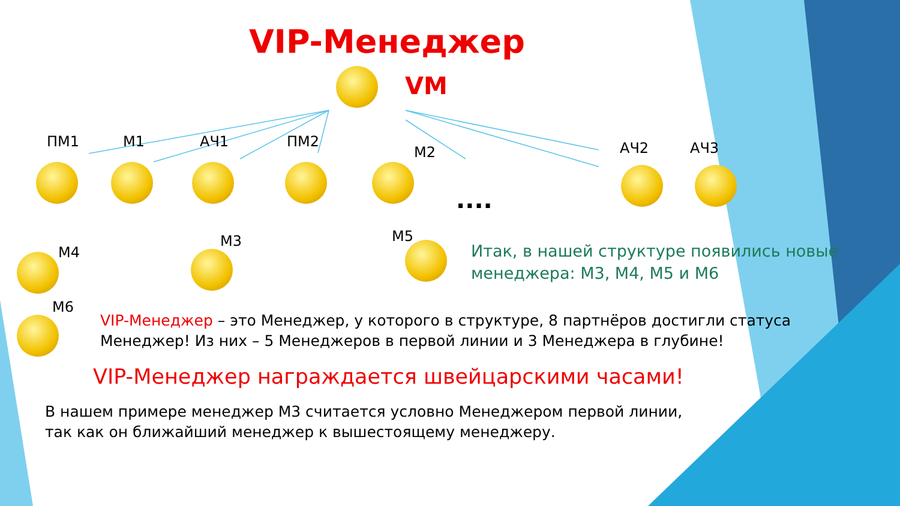VIP-Менеджер
VM
ПМ1 М1 АЧ1 ПМ2
М2 АЧ2 АЧ3
....
М4
М3 М5
М6
Итак, в нашей структуре появились новые
менеджера: М3, М4, М5 и М6
VIP-Менеджер – это Менеджер, у которого в структуре, 8 партнёров достигли статуса
Менеджер! Из них – 5 Менеджеров в первой линии и 3 Менеджера в глубине!
VIP-Менеджер награждается швейцарскими часами!
В нашем примере менеджер М3 считается условно Менеджером первой линии,
так как он ближайший менеджер к вышестоящему менеджеру.